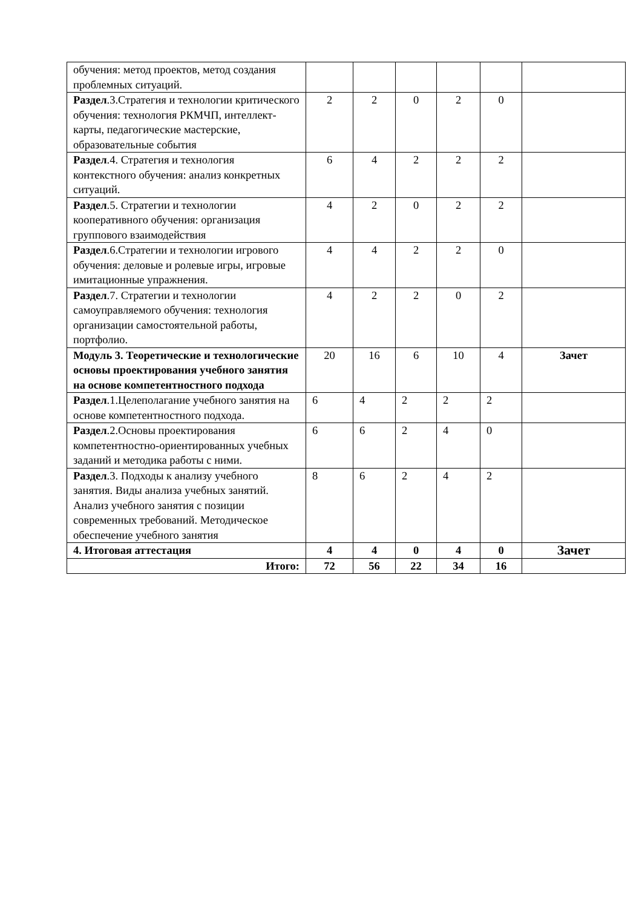| обучения: метод проектов, метод создания проблемных ситуаций. | | | | | | |
| Раздел .3.Стратегия и технологии критического обучения: технология РКМЧП, интеллект-карты, педагогические мастерские, образовательные события | 2 | 2 | 0 | 2 | 0 | |
| Раздел .4. Стратегия и технология контекстного обучения: анализ конкретных ситуаций. | 6 | 4 | 2 | 2 | 2 | |
| Раздел .5. Стратегии и технологии кооперативного обучения: организация группового взаимодействия | 4 | 2 | 0 | 2 | 2 | |
| Раздел .6.Стратегии и технологии игрового обучения: деловые и ролевые игры, игровые имитационные упражнения. | 4 | 4 | 2 | 2 | 0 | |
| Раздел .7. Стратегии и технологии самоуправляемого обучения: технология организации самостоятельной работы, портфолио. | 4 | 2 | 2 | 0 | 2 | |
| Модуль 3. Теоретические и технологические основы проектирования учебного занятия на основе компетентностного подхода | 20 | 16 | 6 | 10 | 4 | Зачет |
| Раздел .1.Целеполагание учебного занятия на основе компетентностного подхода. | 6 | 4 | 2 | 2 | 2 | |
| Раздел .2.Основы проектирования компетентностно-ориентированных учебных заданий и методика работы с ними. | 6 | 6 | 2 | 4 | 0 | |
| Раздел .3. Подходы к анализу учебного занятия. Виды анализа учебных занятий. Анализ учебного занятия с позиции современных требований. Методическое обеспечение учебного занятия | 8 | 6 | 2 | 4 | 2 | |
| 4. Итоговая аттестация | 4 | 4 | 0 | 4 | 0 | Зачет |
| Итого: | 72 | 56 | 22 | 34 | 16 | |